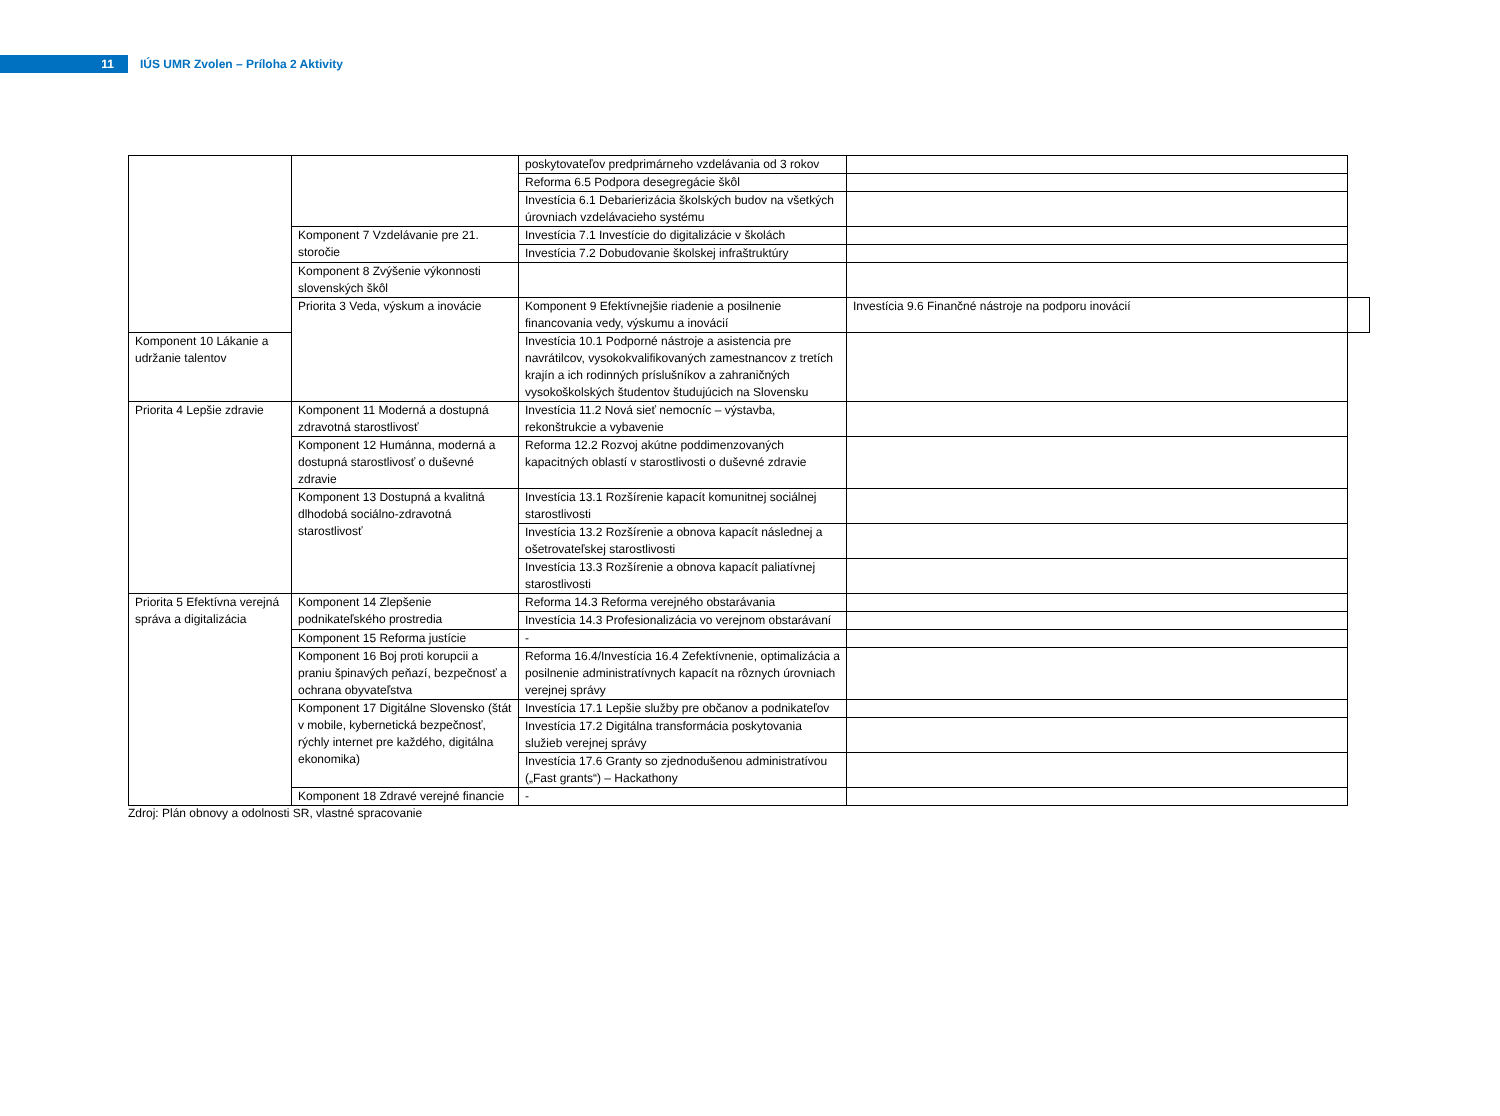11
IÚS UMR Zvolen – Príloha 2 Aktivity
| | | poskytovateľov predprimárneho vzdelávania od 3 rokov | | |
| | | Reforma 6.5 Podpora desegregácie škôl | | |
| | | Investícia 6.1 Debarierizácia školských budov na všetkých úrovniach vzdelávacieho systému | | |
| | Komponent 7 Vzdelávanie pre 21. storočie | Investícia 7.1 Investície do digitalizácie v školách | | |
| | | Investícia 7.2 Dobudovanie školskej infraštruktúry | | |
| | Komponent 8 Zvýšenie výkonnosti slovenských škôl | | | |
| | Priorita 3 Veda, výskum a inovácie | Komponent 9 Efektívnejšie riadenie a posilnenie financovania vedy, výskumu a inovácií | Investícia 9.6 Finančné nástroje na podporu inovácií | |
| Komponent 10 Lákanie a udržanie talentov | | Investícia 10.1 Podporné nástroje a asistencia pre navrátilcov, vysokokvalifikovaných zamestnancov z tretích krajín a ich rodinných príslušníkov a zahraničných vysokoškolských študentov študujúcich na Slovensku | | |
| Priorita 4 Lepšie zdravie | Komponent 11 Moderná a dostupná zdravotná starostlivosť | Investícia 11.2 Nová sieť nemocníc – výstavba, rekonštrukcie a vybavenie | | |
| | Komponent 12 Humánna, moderná a dostupná starostlivosť o duševné zdravie | Reforma 12.2 Rozvoj akútne poddimenzovaných kapacitných oblastí v starostlivosti o duševné zdravie | | |
| | Komponent 13 Dostupná a kvalitná dlhodobá sociálno-zdravotná starostlivosť | Investícia 13.1 Rozšírenie kapacít komunitnej sociálnej starostlivosti | | |
| | | Investícia 13.2 Rozšírenie a obnova kapacít následnej a ošetrovateľskej starostlivosti | | |
| | | Investícia 13.3 Rozšírenie a obnova kapacít paliatívnej starostlivosti | | |
| Priorita 5 Efektívna verejná správa a digitalizácia | Komponent 14 Zlepšenie podnikateľského prostredia | Reforma 14.3 Reforma verejného obstarávania | | |
| | | Investícia 14.3 Profesionalizácia vo verejnom obstarávaní | | |
| | Komponent 15 Reforma justície | - | | |
| | Komponent 16 Boj proti korupcii a praniu špinavých peňazí, bezpečnosť a ochrana obyvateľstva | Reforma 16.4/Investícia 16.4 Zefektívnenie, optimalizácia a posilnenie administratívnych kapacít na rôznych úrovniach verejnej správy | | |
| | Komponent 17 Digitálne Slovensko (štát v mobile, kybernetická bezpečnosť, rýchly internet pre každého, digitálna ekonomika) | Investícia 17.1 Lepšie služby pre občanov a podnikateľov | | |
| | | Investícia 17.2 Digitálna transformácia poskytovania služieb verejnej správy | | |
| | | Investícia 17.6 Granty so zjednodušenou administratívou („Fast grants“) – Hackathony | | |
| | Komponent 18 Zdravé verejné financie | - | | |
Zdroj: Plán obnovy a odolnosti SR, vlastné spracovanie